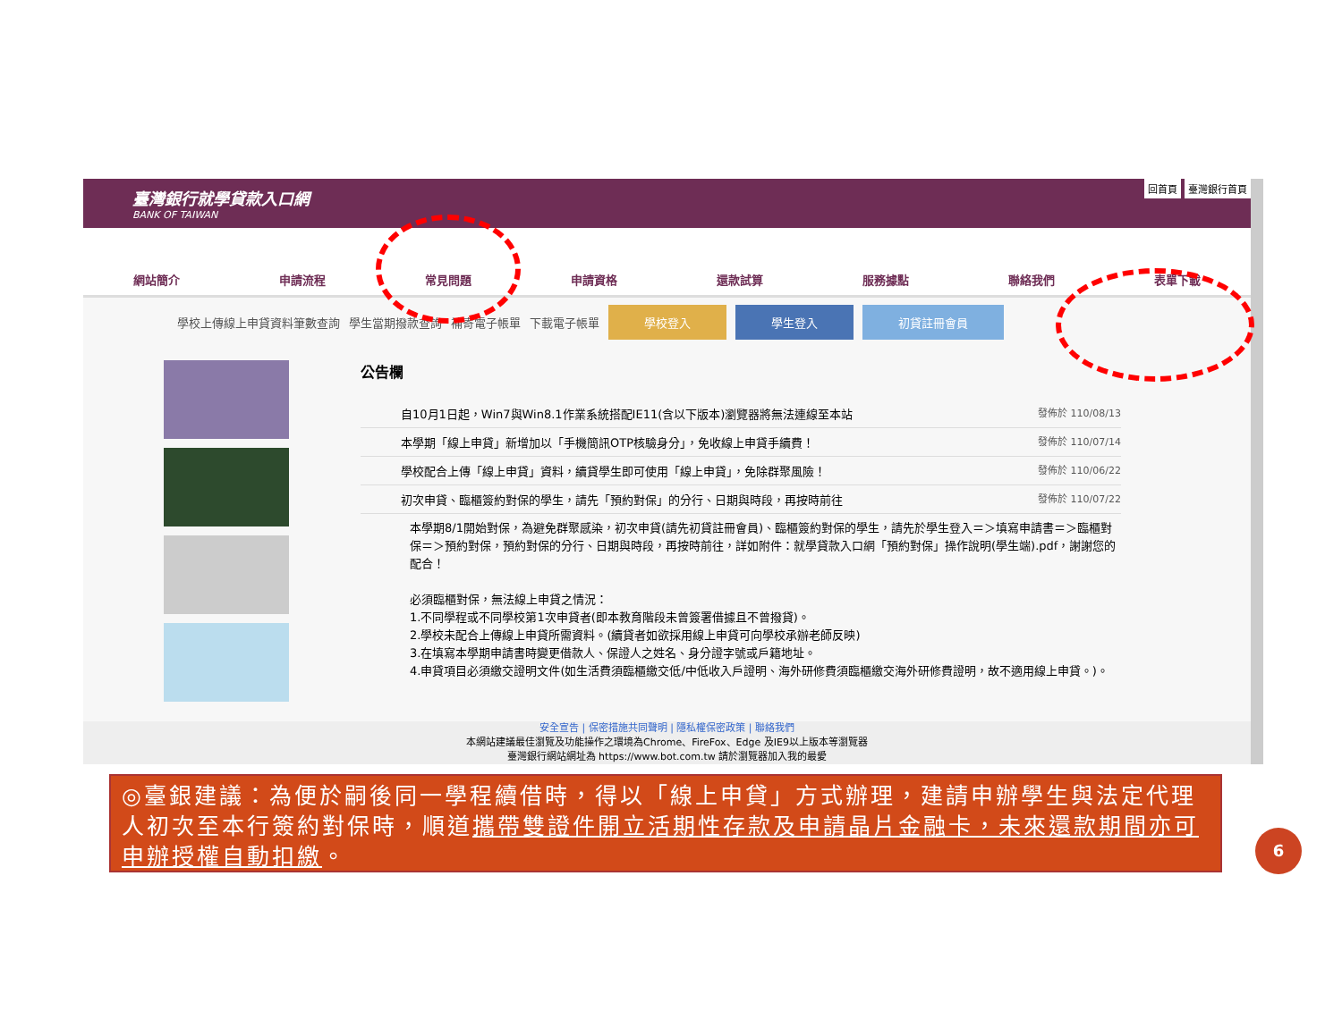臺灣銀行就學貸款入口網
BANK OF TAIWAN
回首頁 臺灣銀行首頁
網站簡介 申請流程 常見問題 申請資格 還款試算 服務據點 聯絡我們 表單下載
學校上傳線上申貸資料筆數查詢 學生當期撥款查詢 補寄電子帳單 下載電子帳單 學校登入 學生登入 初貸註冊會員
公告欄
自10月1日起，Win7與Win8.1作業系統搭配IE11(含以下版本)瀏覽器將無法連線至本站 發佈於 110/08/13
本學期「線上申貸」新增加以「手機簡訊OTP核驗身分」，免收線上申貸手續費！ 發佈於 110/07/14
學校配合上傳「線上申貸」資料，續貸學生即可使用「線上申貸」，免除群聚風險！ 發佈於 110/06/22
初次申貸、臨櫃簽約對保的學生，請先「預約對保」的分行、日期與時段，再按時前往 發佈於 110/07/22
本學期8/1開始對保，為避免群聚感染，初次申貸(請先初貸註冊會員)、臨櫃簽約對保的學生，請先於學生登入＝＞填寫申請書＝＞臨櫃對保＝＞預約對保，預約對保的分行、日期與時段，再按時前往，詳如附件：就學貸款入口網「預約對保」操作說明(學生端).pdf，謝謝您的配合！
必須臨櫃對保，無法線上申貸之情況：
1.不同學程或不同學校第1次申貸者(即本教育階段未曾簽署借據且不曾撥貸)。
2.學校未配合上傳線上申貸所需資料。(續貸者如欲採用線上申貸可向學校承辦老師反映)
3.在填寫本學期申請書時變更借款人、保證人之姓名、身分證字號或戶籍地址。
4.申貸項目必須繳交證明文件(如生活費須臨櫃繳交低/中低收入戶證明、海外研修費須臨櫃繳交海外研修費證明，故不適用線上申貸。)。
安全宣告 | 保密措施共同聲明 | 隱私權保密政策 | 聯絡我們
本網站建議最佳瀏覽及功能操作之環境為Chrome、FireFox、Edge 及IE9以上版本等瀏覽器
臺灣銀行網站網址為 https://www.bot.com.tw 請於瀏覽器加入我的最愛
◎臺銀建議：為便於嗣後同一學程續借時，得以「線上申貸」方式辦理，建請申辦學生與法定代理人初次至本行簽約對保時，順道攜帶雙證件開立活期性存款及申請晶片金融卡，未來還款期間亦可申辦授權自動扣繳。
6